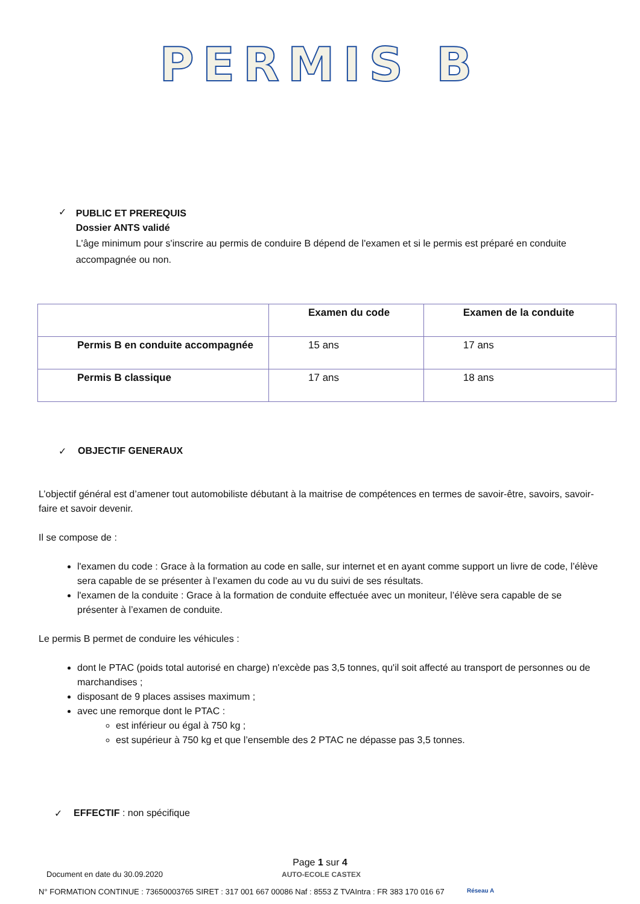PERMIS B
✓
PUBLIC ET PREREQUIS
Dossier ANTS validé
L'âge minimum pour s'inscrire au permis de conduire B dépend de l'examen et si le permis est préparé en conduite accompagnée ou non.
| | Examen du code | Examen de la conduite |
| --- | --- | --- |
| Permis B en conduite accompagnée | 15 ans | 17 ans |
| Permis B classique | 17 ans | 18 ans |
✓ OBJECTIF GENERAUX
L’objectif général est d’amener tout automobiliste débutant à la maitrise de compétences en termes de savoir-être, savoirs, savoir-faire et savoir devenir.
Il se compose de :
l'examen du code : Grace à la formation au code en salle, sur internet et en ayant comme support un livre de code, l’élève sera capable de se présenter à l’examen du code au vu du suivi de ses résultats.
l'examen de la conduite : Grace à la formation de conduite effectuée avec un moniteur, l’élève sera capable de se présenter à l’examen de conduite.
Le permis B permet de conduire les véhicules :
dont le PTAC (poids total autorisé en charge) n'excède pas 3,5 tonnes, qu'il soit affecté au transport de personnes ou de marchandises ;
disposant de 9 places assises maximum ;
avec une remorque dont le PTAC :
est inférieur ou égal à 750 kg ;
est supérieur à 750 kg et que l’ensemble des 2 PTAC ne dépasse pas 3,5 tonnes.
✓ EFFECTIF : non spécifique
Page 1 sur 4
Document en date du 30.09.2020 AUTO-ECOLE CASTEX
N° FORMATION CONTINUE : 73650003765 SIRET : 317 001 667 00086 Naf : 8553 Z TVAIntra : FR 383 170 016 67 Réseau A